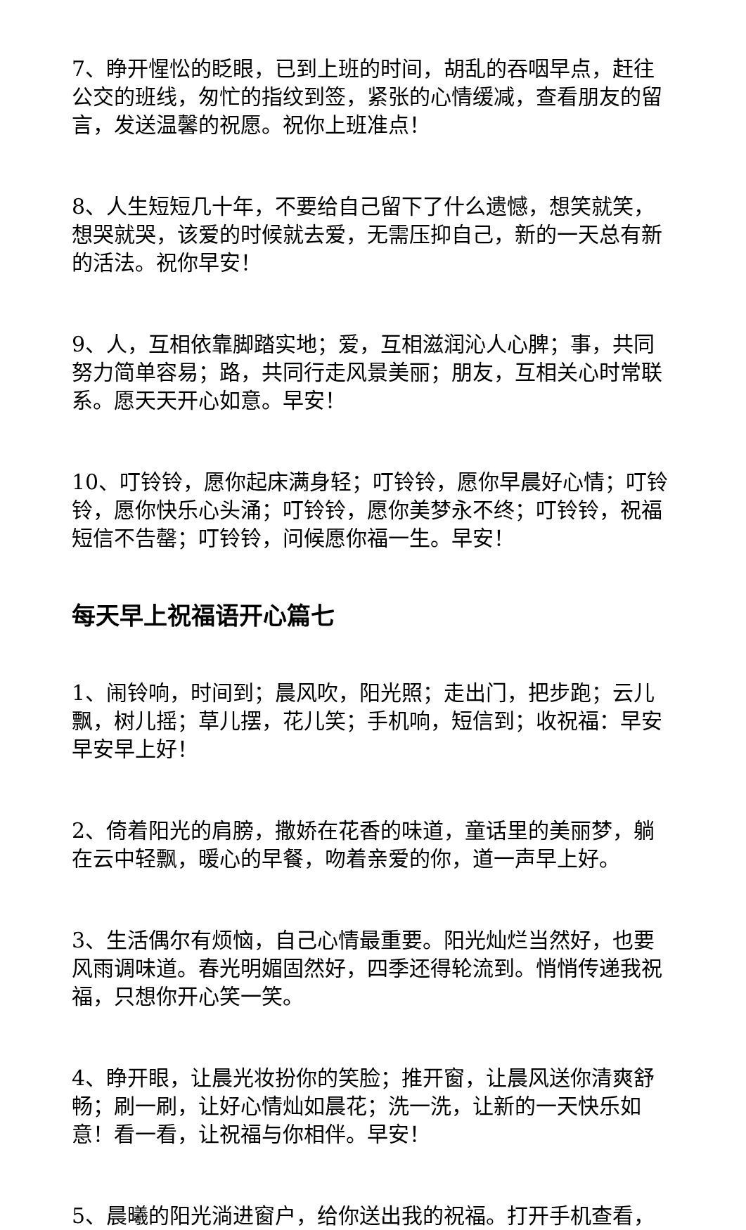7、睁开惺忪的眨眼，已到上班的时间，胡乱的吞咽早点，赶往公交的班线，匆忙的指纹到签，紧张的心情缓减，查看朋友的留言，发送温馨的祝愿。祝你上班准点！
8、人生短短几十年，不要给自己留下了什么遗憾，想笑就笑，想哭就哭，该爱的时候就去爱，无需压抑自己，新的一天总有新的活法。祝你早安！
9、人，互相依靠脚踏实地；爱，互相滋润沁人心脾；事，共同努力简单容易；路，共同行走风景美丽；朋友，互相关心时常联系。愿天天开心如意。早安！
10、叮铃铃，愿你起床满身轻；叮铃铃，愿你早晨好心情；叮铃铃，愿你快乐心头涌；叮铃铃，愿你美梦永不终；叮铃铃，祝福短信不告罄；叮铃铃，问候愿你福一生。早安！
每天早上祝福语开心篇七
1、闹铃响，时间到；晨风吹，阳光照；走出门，把步跑；云儿飘，树儿摇；草儿摆，花儿笑；手机响，短信到；收祝福：早安早安早上好！
2、倚着阳光的肩膀，撒娇在花香的味道，童话里的美丽梦，躺在云中轻飘，暖心的早餐，吻着亲爱的你，道一声早上好。
3、生活偶尔有烦恼，自己心情最重要。阳光灿烂当然好，也要风雨调味道。春光明媚固然好，四季还得轮流到。悄悄传递我祝福，只想你开心笑一笑。
4、睁开眼，让晨光妆扮你的笑脸；推开窗，让晨风送你清爽舒畅；刷一刷，让好心情灿如晨花；洗一洗，让新的一天快乐如意！看一看，让祝福与你相伴。早安！
5、晨曦的阳光淌进窗户，给你送出我的祝福。打开手机查看，